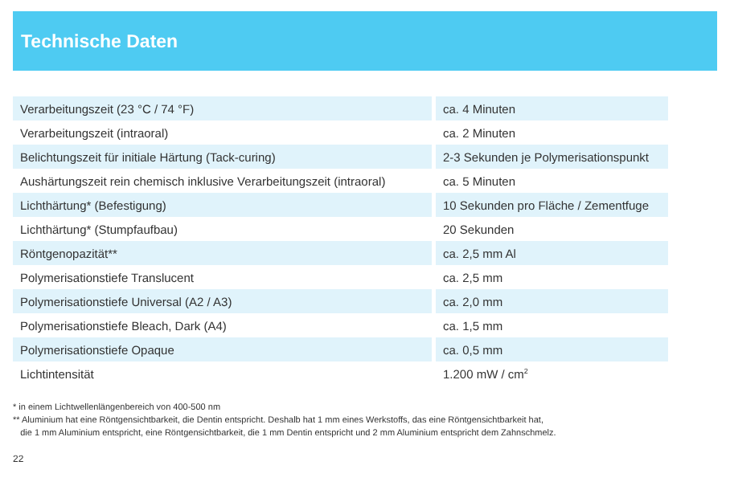Technische Daten
| Verarbeitungszeit (23 °C / 74 °F) | | ca. 4 Minuten |
| Verarbeitungszeit (intraoral) | | ca. 2 Minuten |
| Belichtungszeit für initiale Härtung (Tack-curing) | | 2-3 Sekunden je Polymerisationspunkt |
| Aushärtungszeit rein chemisch inklusive Verarbeitungszeit (intraoral) | | ca. 5 Minuten |
| Lichthärtung* (Befestigung) | | 10 Sekunden pro Fläche / Zementfuge |
| Lichthärtung* (Stumpfaufbau) | | 20 Sekunden |
| Röntgenopazität** | | ca. 2,5 mm Al |
| Polymerisationstiefe Translucent | | ca. 2,5 mm |
| Polymerisationstiefe Universal (A2 / A3) | | ca. 2,0 mm |
| Polymerisationstiefe Bleach, Dark (A4) | | ca. 1,5 mm |
| Polymerisationstiefe Opaque | | ca. 0,5 mm |
| Lichtintensität | | 1.200 mW / cm<sup>2</sup> |
* in einem Lichtwellenlängenbereich von 400-500 nm
** Aluminium hat eine Röntgensichtbarkeit, die Dentin entspricht. Deshalb hat 1 mm eines Werkstoffs, das eine Röntgensichtbarkeit hat,
die 1 mm Aluminium entspricht, eine Röntgensichtbarkeit, die 1 mm Dentin entspricht und 2 mm Aluminium entspricht dem Zahnschmelz.
22